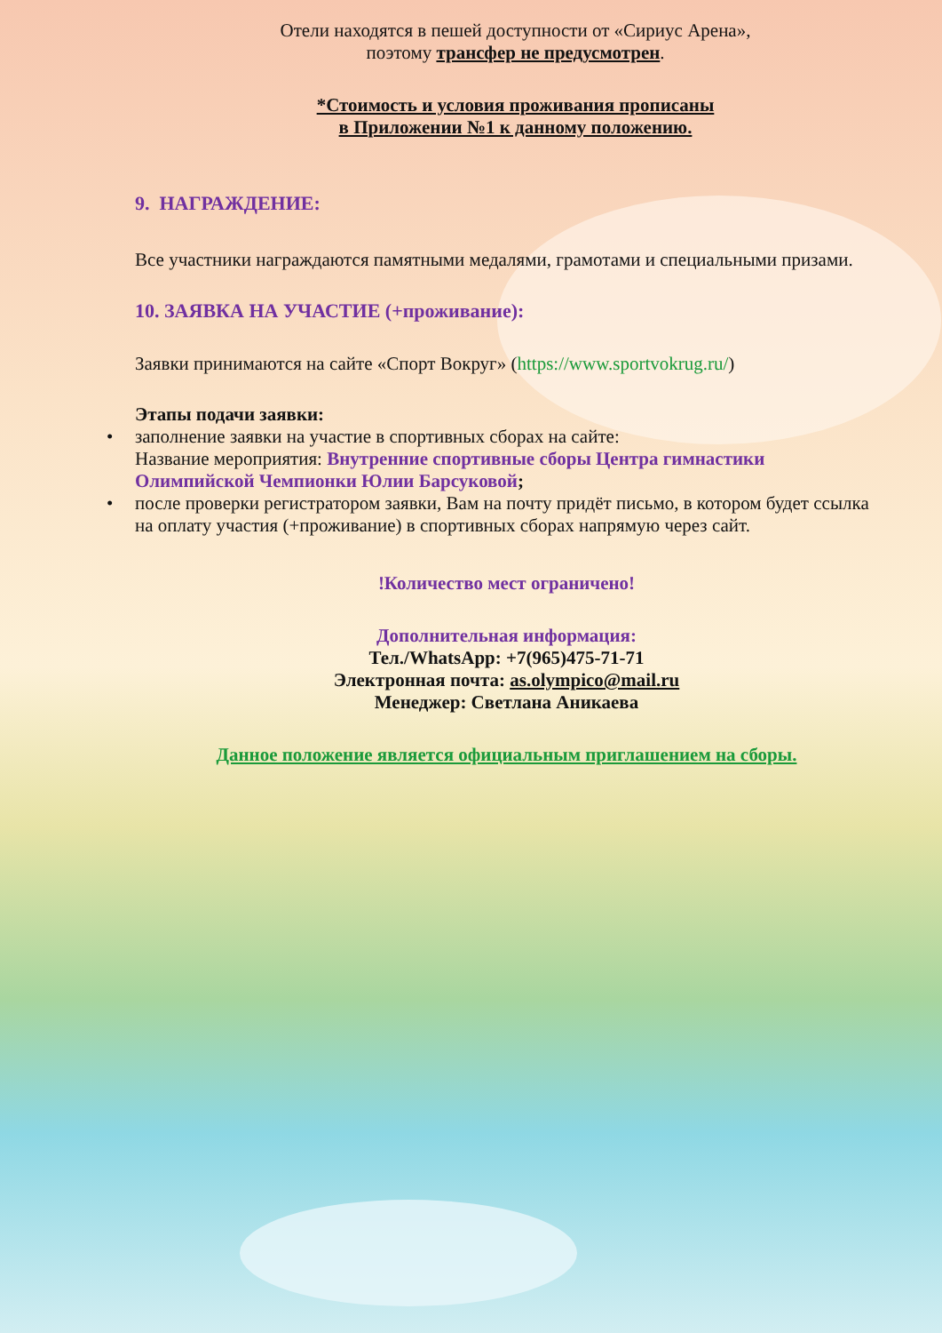Отели находятся в пешей доступности от «Сириус Арена»,
поэтому трансфер не предусмотрен.
*Стоимость и условия проживания прописаны
в Приложении №1 к данному положению.
9. НАГРАЖДЕНИЕ:
Все участники награждаются памятными медалями, грамотами и специальными призами.
10. ЗАЯВКА НА УЧАСТИЕ (+проживание):
Заявки принимаются на сайте «Спорт Вокруг» (https://www.sportvokrug.ru/)
Этапы подачи заявки:
• заполнение заявки на участие в спортивных сборах на сайте:
Название мероприятия: Внутренние спортивные сборы Центра гимнастики Олимпийской Чемпионки Юлии Барсуковой;
• после проверки регистратором заявки, Вам на почту придёт письмо, в котором будет ссылка на оплату участия (+проживание) в спортивных сборах напрямую через сайт.
!Количество мест ограничено!
Дополнительная информация:
Тел./WhatsApp: +7(965)475-71-71
Электронная почта: as.olympico@mail.ru
Менеджер: Светлана Аникаева
Данное положение является официальным приглашением на сборы.